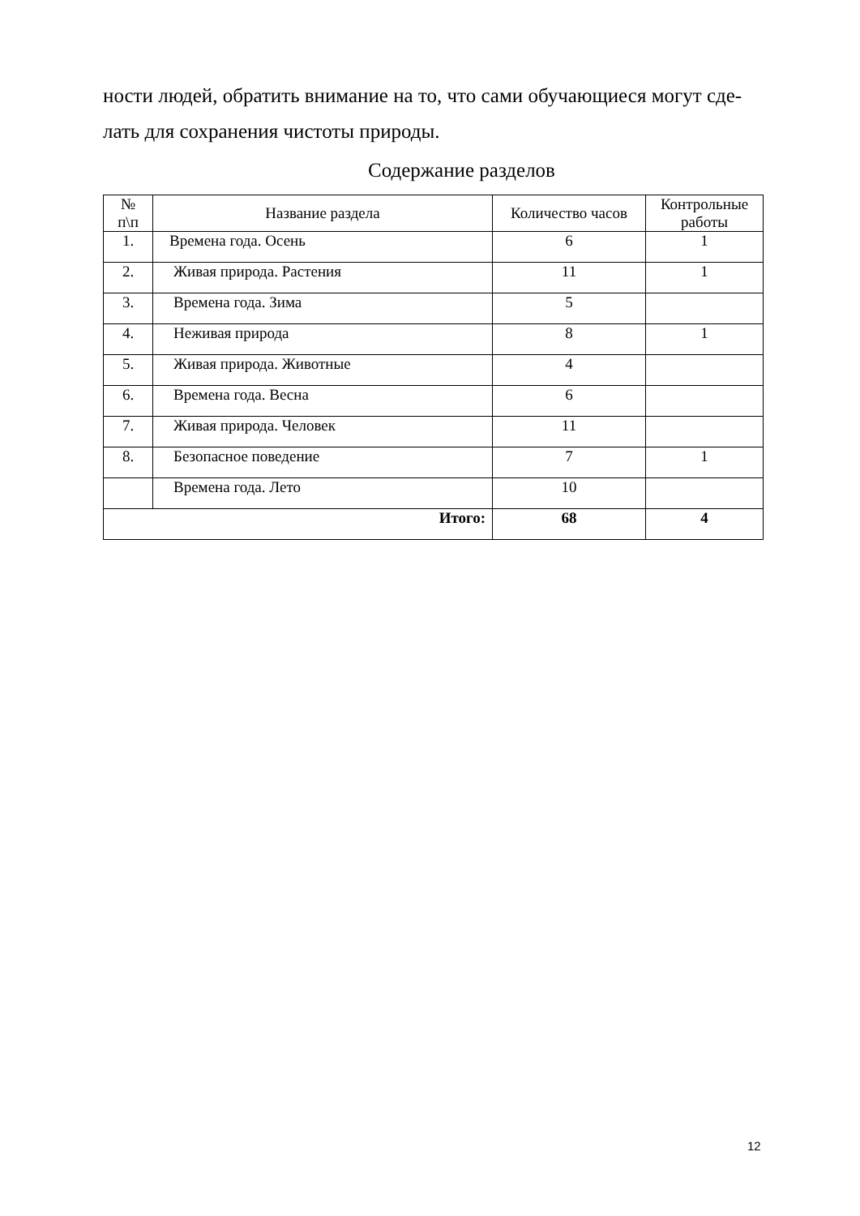ности людей, обратить внимание на то, что сами обучающиеся могут сде-лать для сохранения чистоты природы.
Содержание разделов
| № п\п | Название раздела | Количество часов | Контрольные работы |
| --- | --- | --- | --- |
| 1. | Времена года. Осень | 6 | 1 |
| 2. | Живая природа. Растения | 11 | 1 |
| 3. | Времена года. Зима | 5 | |
| 4. | Неживая природа | 8 | 1 |
| 5. | Живая природа. Животные | 4 | |
| 6. | Времена года. Весна | 6 | |
| 7. | Живая природа. Человек | 11 | |
| 8. | Безопасное поведение | 7 | 1 |
| | Времена года. Лето | 10 | |
| Итого: | | 68 | 4 |
12